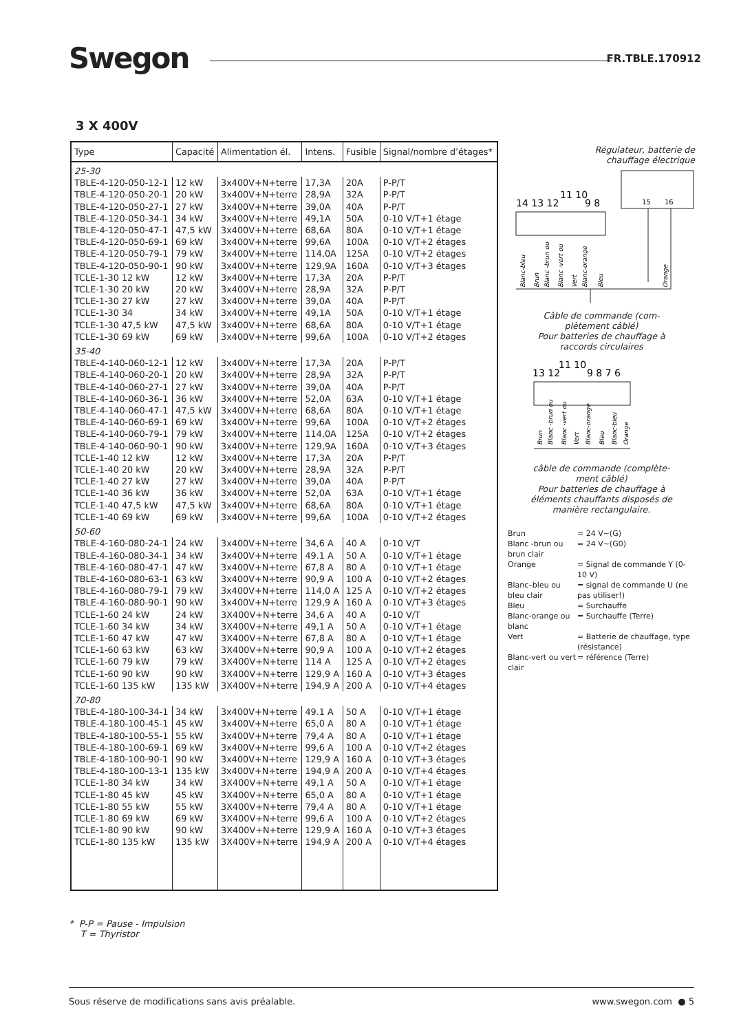Swegon FR.TBLE.170912
3 X 400V
| Type | Capacité | Alimentation él. | Intens. | Fusible | Signal/nombre d’étages* |
| --- | --- | --- | --- | --- | --- |
| 25-30 | | | | | |
| TBLE-4-120-050-12-1 | 12 kW | 3x400V+N+terre | 17,3A | 20A | P-P/T |
| TBLE-4-120-050-20-1 | 20 kW | 3x400V+N+terre | 28,9A | 32A | P-P/T |
| TBLE-4-120-050-27-1 | 27 kW | 3x400V+N+terre | 39,0A | 40A | P-P/T |
| TBLE-4-120-050-34-1 | 34 kW | 3x400V+N+terre | 49,1A | 50A | 0-10 V/T+1 étage |
| TBLE-4-120-050-47-1 | 47,5 kW | 3x400V+N+terre | 68,6A | 80A | 0-10 V/T+1 étage |
| TBLE-4-120-050-69-1 | 69 kW | 3x400V+N+terre | 99,6A | 100A | 0-10 V/T+2 étages |
| TBLE-4-120-050-79-1 | 79 kW | 3x400V+N+terre | 114,0A | 125A | 0-10 V/T+2 étages |
| TBLE-4-120-050-90-1 | 90 kW | 3x400V+N+terre | 129,9A | 160A | 0-10 V/T+3 étages |
| TCLE-1-30 12 kW | 12 kW | 3x400V+N+terre | 17,3A | 20A | P-P/T |
| TCLE-1-30 20 kW | 20 kW | 3x400V+N+terre | 28,9A | 32A | P-P/T |
| TCLE-1-30 27 kW | 27 kW | 3x400V+N+terre | 39,0A | 40A | P-P/T |
| TCLE-1-30 34 | 34 kW | 3x400V+N+terre | 49,1A | 50A | 0-10 V/T+1 étage |
| TCLE-1-30 47,5 kW | 47,5 kW | 3x400V+N+terre | 68,6A | 80A | 0-10 V/T+1 étage |
| TCLE-1-30 69 kW | 69 kW | 3x400V+N+terre | 99,6A | 100A | 0-10 V/T+2 étages |
| 35-40 | | | | | |
| TBLE-4-140-060-12-1 | 12 kW | 3x400V+N+terre | 17,3A | 20A | P-P/T |
| TBLE-4-140-060-20-1 | 20 kW | 3x400V+N+terre | 28,9A | 32A | P-P/T |
| TBLE-4-140-060-27-1 | 27 kW | 3x400V+N+terre | 39,0A | 40A | P-P/T |
| TBLE-4-140-060-36-1 | 36 kW | 3x400V+N+terre | 52,0A | 63A | 0-10 V/T+1 étage |
| TBLE-4-140-060-47-1 | 47,5 kW | 3x400V+N+terre | 68,6A | 80A | 0-10 V/T+1 étage |
| TBLE-4-140-060-69-1 | 69 kW | 3x400V+N+terre | 99,6A | 100A | 0-10 V/T+2 étages |
| TBLE-4-140-060-79-1 | 79 kW | 3x400V+N+terre | 114,0A | 125A | 0-10 V/T+2 étages |
| TBLE-4-140-060-90-1 | 90 kW | 3x400V+N+terre | 129,9A | 160A | 0-10 V/T+3 étages |
| TCLE-1-40 12 kW | 12 kW | 3x400V+N+terre | 17,3A | 20A | P-P/T |
| TCLE-1-40 20 kW | 20 kW | 3x400V+N+terre | 28,9A | 32A | P-P/T |
| TCLE-1-40 27 kW | 27 kW | 3x400V+N+terre | 39,0A | 40A | P-P/T |
| TCLE-1-40 36 kW | 36 kW | 3x400V+N+terre | 52,0A | 63A | 0-10 V/T+1 étage |
| TCLE-1-40 47,5 kW | 47,5 kW | 3x400V+N+terre | 68,6A | 80A | 0-10 V/T+1 étage |
| TCLE-1-40 69 kW | 69 kW | 3x400V+N+terre | 99,6A | 100A | 0-10 V/T+2 étages |
| 50-60 | | | | | |
| TBLE-4-160-080-24-1 | 24 kW | 3x400V+N+terre | 34,6 A | 40 A | 0-10 V/T |
| TBLE-4-160-080-34-1 | 34 kW | 3x400V+N+terre | 49.1 A | 50 A | 0-10 V/T+1 étage |
| TBLE-4-160-080-47-1 | 47 kW | 3x400V+N+terre | 67,8 A | 80 A | 0-10 V/T+1 étage |
| TBLE-4-160-080-63-1 | 63 kW | 3x400V+N+terre | 90,9 A | 100 A | 0-10 V/T+2 étages |
| TBLE-4-160-080-79-1 | 79 kW | 3x400V+N+terre | 114,0 A | 125 A | 0-10 V/T+2 étages |
| TBLE-4-160-080-90-1 | 90 kW | 3x400V+N+terre | 129,9 A | 160 A | 0-10 V/T+3 étages |
| TCLE-1-60 24 kW | 24 kW | 3X400V+N+terre | 34,6 A | 40 A | 0-10 V/T |
| TCLE-1-60 34 kW | 34 kW | 3X400V+N+terre | 49,1 A | 50 A | 0-10 V/T+1 étage |
| TCLE-1-60 47 kW | 47 kW | 3X400V+N+terre | 67,8 A | 80 A | 0-10 V/T+1 étage |
| TCLE-1-60 63 kW | 63 kW | 3X400V+N+terre | 90,9 A | 100 A | 0-10 V/T+2 étages |
| TCLE-1-60 79 kW | 79 kW | 3X400V+N+terre | 114 A | 125 A | 0-10 V/T+2 étages |
| TCLE-1-60 90 kW | 90 kW | 3X400V+N+terre | 129,9 A | 160 A | 0-10 V/T+3 étages |
| TCLE-1-60 135 kW | 135 kW | 3X400V+N+terre | 194,9 A | 200 A | 0-10 V/T+4 étages |
| 70-80 | | | | | |
| TBLE-4-180-100-34-1 | 34 kW | 3x400V+N+terre | 49.1 A | 50 A | 0-10 V/T+1 étage |
| TBLE-4-180-100-45-1 | 45 kW | 3x400V+N+terre | 65,0 A | 80 A | 0-10 V/T+1 étage |
| TBLE-4-180-100-55-1 | 55 kW | 3x400V+N+terre | 79,4 A | 80 A | 0-10 V/T+1 étage |
| TBLE-4-180-100-69-1 | 69 kW | 3x400V+N+terre | 99,6 A | 100 A | 0-10 V/T+2 étages |
| TBLE-4-180-100-90-1 | 90 kW | 3x400V+N+terre | 129,9 A | 160 A | 0-10 V/T+3 étages |
| TBLE-4-180-100-13-1 | 135 kW | 3x400V+N+terre | 194,9 A | 200 A | 0-10 V/T+4 étages |
| TCLE-1-80 34 kW | 34 kW | 3X400V+N+terre | 49,1 A | 50 A | 0-10 V/T+1 étage |
| TCLE-1-80 45 kW | 45 kW | 3X400V+N+terre | 65,0 A | 80 A | 0-10 V/T+1 étage |
| TCLE-1-80 55 kW | 55 kW | 3X400V+N+terre | 79,4 A | 80 A | 0-10 V/T+1 étage |
| TCLE-1-80 69 kW | 69 kW | 3X400V+N+terre | 99,6 A | 100 A | 0-10 V/T+2 étages |
| TCLE-1-80 90 kW | 90 kW | 3X400V+N+terre | 129,9 A | 160 A | 0-10 V/T+3 étages |
| TCLE-1-80 135 kW | 135 kW | 3X400V+N+terre | 194,9 A | 200 A | 0-10 V/T+4 étages |
Régulateur, batterie de
chauffage électrique
15
16
14 13 12
11 10
9 8
Blanc-bleu
Brun
Blanc -brun ou
Blanc -vert ou
Vert
Blanc-orange
Bleu
Orange
Câble de commande (com-
plètement câblé)
Pour batteries de chauffage à
raccords circulaires
13 12
11 10
9 8 7 6
Brun
Blanc -brun ou
Blanc -vert ou
Vert
Blanc-orange
Bleu
Blanc-bleu
Orange
câble de commande (complète-
ment câblé)
Pour batteries de chauffage à
éléments chauffants disposés de
manière rectangulaire.
| Brun | = 24 V~(G) |
| Blanc -brun ou brun clair | = 24 V~(G0) |
| Orange | = Signal de commande Y (0-10 V) |
| Blanc–bleu ou bleu clair | = signal de commande U (ne pas utiliser!) |
| Bleu | = Surchauffe |
| Blanc-orange ou blanc | = Surchauffe (Terre) |
| Vert | = Batterie de chauffage, type (résistance) |
| Blanc-vert ou vert clair | = référence (Terre) |
* P-P = Pause - Impulsion
T = Thyristor
Sous réserve de modifications sans avis préalable. www.swegon.com ● 5